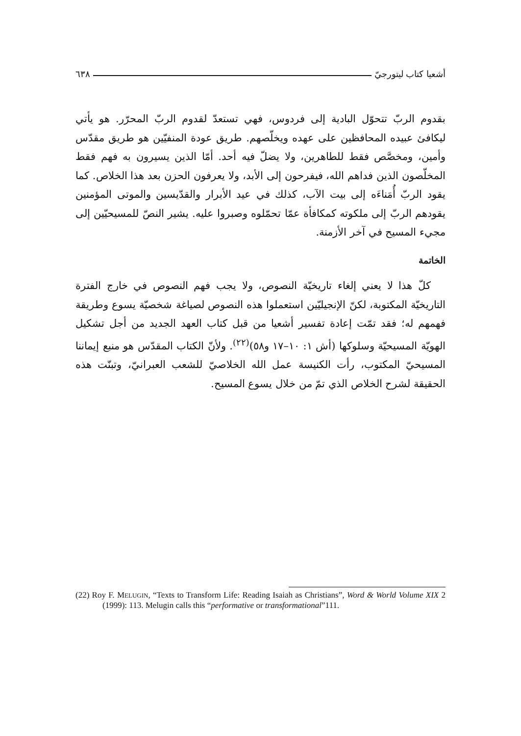أشعيا كتاب ليتورجيّ ٦٣٨
بقدوم الربّ تتحوّل البادية إلى فردوس، فهي تستعدّ لقدوم الربّ المحرّر. هو يأتي ليكافئ عبيده المحافظين على عهده ويخلّصهم. طريق عودة المنفيّين هو طريق مقدّس وأمين، ومخصَّص فقط للطاهرين، ولا يضلّ فيه أحد. أمّا الذين يسيرون به فهم فقط المخلّصون الذين فداهم الله، فيفرحون إلى الأبد، ولا يعرفون الحزن بعد هذا الخلاص. كما يقود الربّ أُمَناءَه إلى بيت الآب، كذلك في عيد الأبرار والقدّيسين والموتى المؤمنين يقودهم الربّ إلى ملكوته كمكافأة عمّا تحمّلوه وصبروا عليه. يشير النصّ للمسيحيّين إلى مجيء المسيح في آخر الأزمنة.
الخاتمة
كلّ هذا لا يعني إلغاء تاريخيّة النصوص، ولا يجب فهم النصوص في خارج الفترة التاريخيّة المكتوبة، لكنّ الإنجيليّين استعملوا هذه النصوص لصياغة شخصيّة يسوع وطريقة فهمهم له؛ فقد تمّت إعادة تفسير أشعيا من قبل كتاب العهد الجديد من أجل تشكيل الهويّة المسيحيّة وسلوكها (أش ١: ١٠–١٧ و٥٨)<sup>(٢٢)</sup>. ولأنّ الكتاب المقدّس هو منبع إيماننا المسيحيّ المكتوب، رأت الكنيسة عمل الله الخلاصيّ للشعب العبرانيّ، وتبنّت هذه الحقيقة لشرح الخلاص الذي تمّ من خلال يسوع المسيح.
(22) Roy F. MELUGIN, “Texts to Transform Life: Reading Isaiah as Christians”, Word & World Volume XIX 2 (1999): 113. Melugin calls this “performative or transformational”111.